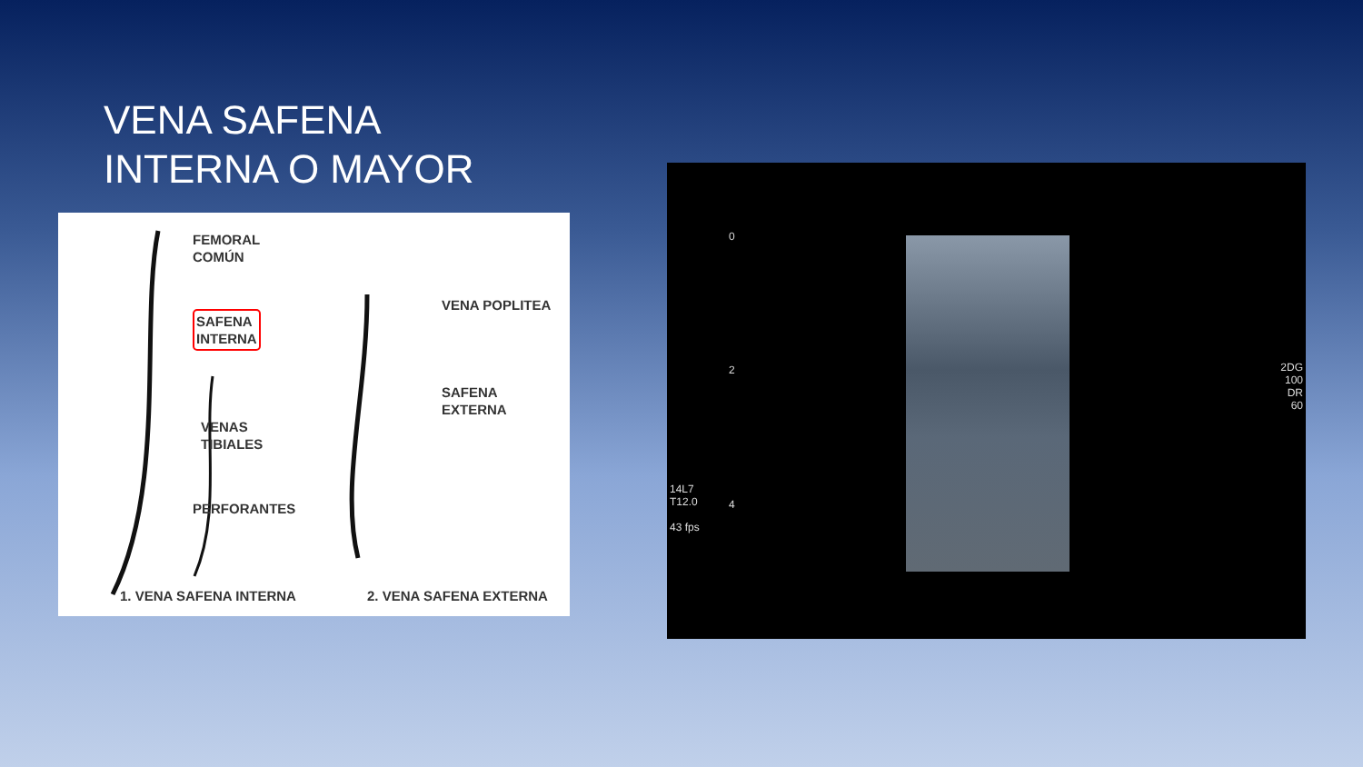VENA SAFENA
INTERNA O MAYOR
FEMORAL
COMÚN
SAFENA
INTERNA
VENAS
TIBIALES
PERFORANTES
VENA POPLITEA
SAFENA
EXTERNA
1. VENA SAFENA INTERNA 2. VENA SAFENA EXTERNA
0
2
4
14L7
T12.0
43 fps
2DG
100
DR
60